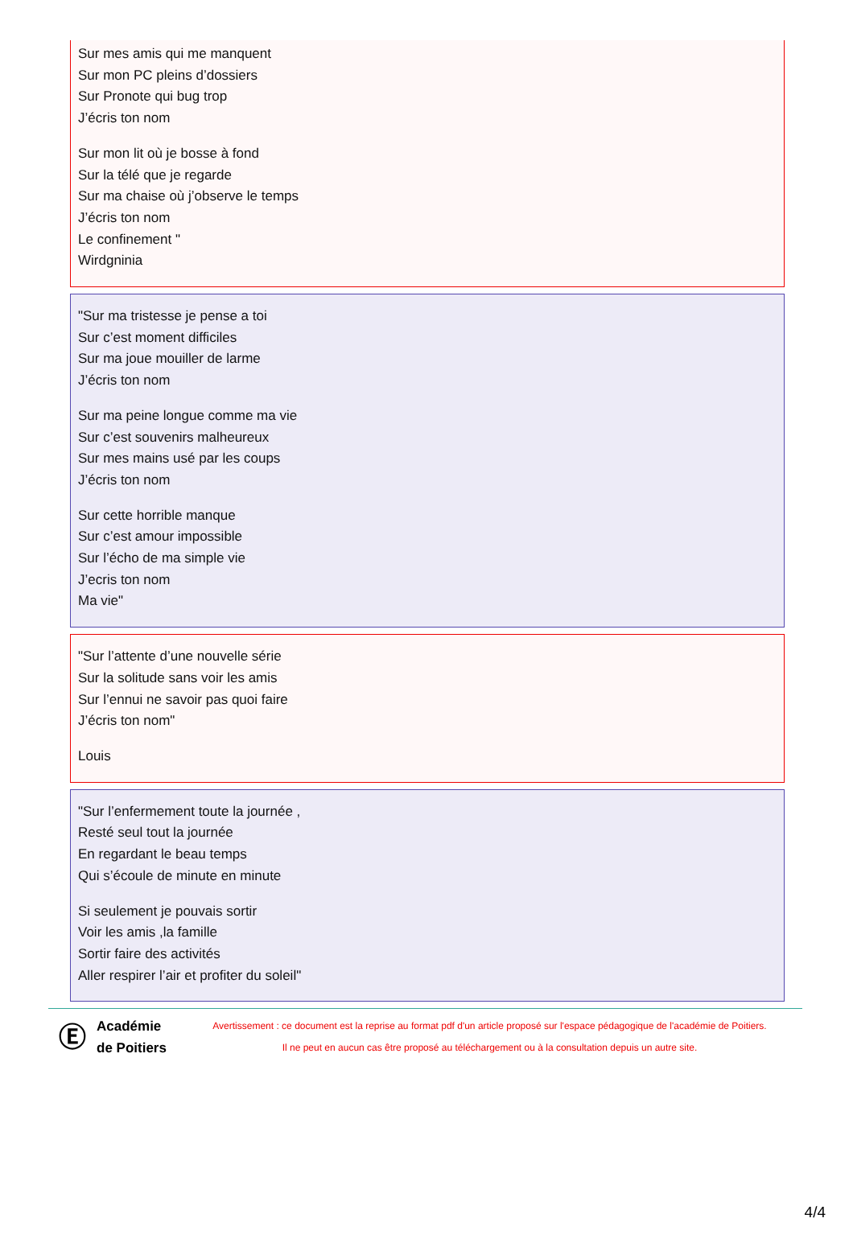Sur mes amis qui me manquent
Sur mon PC pleins d’dossiers
Sur Pronote qui bug trop
J’écris ton nom
Sur mon lit où je bosse à fond
Sur la télé que je regarde
Sur ma chaise où j’observe le temps
J’écris ton nom
Le confinement "
Wirdgninia
"Sur ma tristesse je pense a toi
Sur c’est moment difficiles
Sur ma joue mouiller de larme
J’écris ton nom
Sur ma peine longue comme ma vie
Sur c’est souvenirs malheureux
Sur mes mains usé par les coups
J’écris ton nom
Sur cette horrible manque
Sur c’est amour impossible
Sur l’écho de ma simple vie
J’ecris ton nom
Ma vie"
"Sur l’attente d’une nouvelle série
Sur la solitude sans voir les amis
Sur l’ennui ne savoir pas quoi faire
J’écris ton nom"
Louis
"Sur l’enfermement toute la journée ,
Resté seul tout la journée
En regardant le beau temps
Qui s’écoule de minute en minute
Si seulement je pouvais sortir
Voir les amis ,la famille
Sortir faire des activités
Aller respirer l’air et profiter du soleil"
Ⓔ
Académie de Poitiers
Avertissement : ce document est la reprise au format pdf d'un article proposé sur l'espace pédagogique de l'académie de Poitiers.
Il ne peut en aucun cas être proposé au téléchargement ou à la consultation depuis un autre site.
4/4